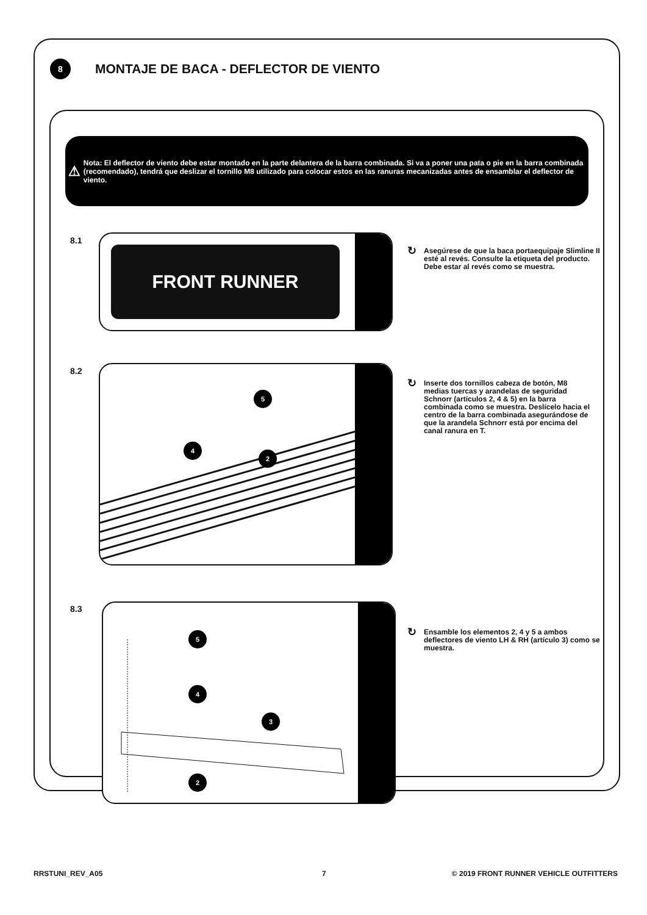8
MONTAJE DE BACA - DEFLECTOR DE VIENTO
⚠
Nota: El deflector de viento debe estar montado en la parte delantera de la barra combinada. Si va a poner una pata o pie en la barra combinada (recomendado), tendrá que deslizar el tornillo M8 utilizado para colocar estos en las ranuras mecanizadas antes de ensamblar el deflector de viento.
8.1 FRONT RUNNER
↻
Asegúrese de que la baca portaequipaje Slimline II esté al revés. Consulte la etiqueta del producto. Debe estar al revés como se muestra.
8.2
5
4
2
↻
Inserte dos tornillos cabeza de botón, M8 medias tuercas y arandelas de seguridad Schnorr (artículos 2, 4 & 5) en la barra combinada como se muestra. Deslícelo hacia el centro de la barra combinada asegurándose de que la arandela Schnorr está por encima del canal ranura en T.
8.3
5
4
3
2
↻
Ensamble los elementos 2, 4 y 5 a ambos deflectores de viento LH & RH (artículo 3) como se muestra.
RRSTUNI_REV_A05 7
© 2019 FRONT RUNNER VEHICLE OUTFITTERS